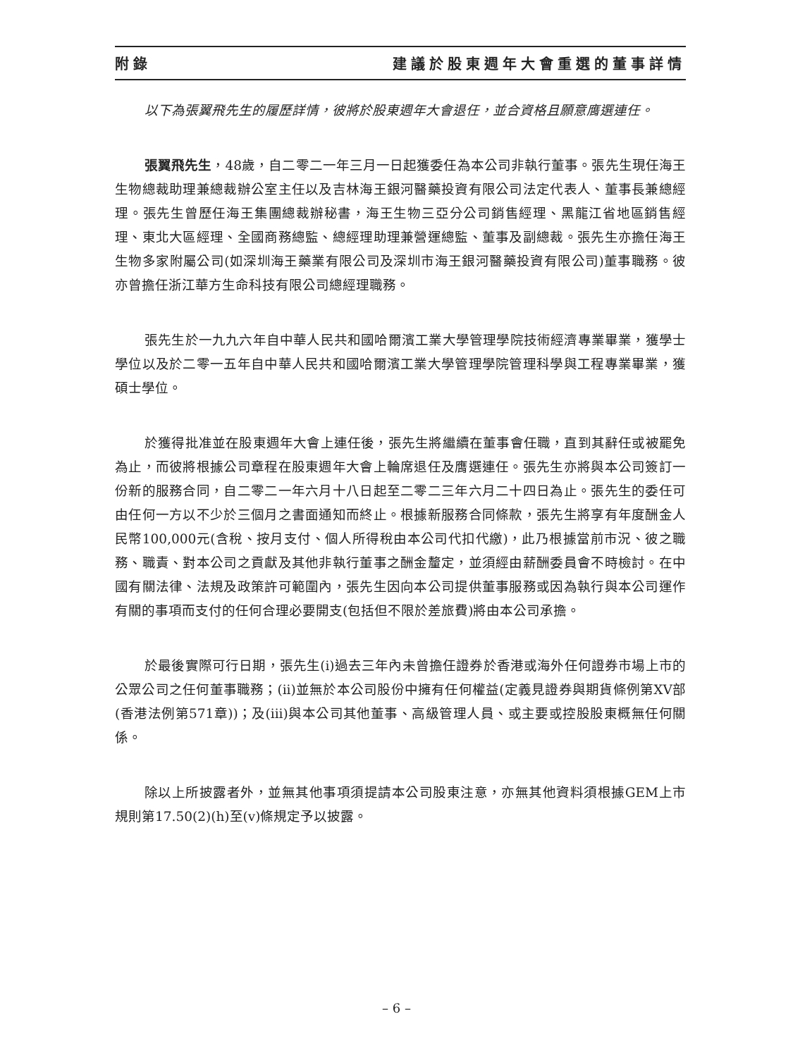附錄 建議於股東週年大會重選的董事詳情
以下為張翼飛先生的履歷詳情，彼將於股東週年大會退任，並合資格且願意膺選連任。
張翼飛先生，48歲，自二零二一年三月一日起獲委任為本公司非執行董事。張先生現任海王生物總裁助理兼總裁辦公室主任以及吉林海王銀河醫藥投資有限公司法定代表人、董事長兼總經理。張先生曾歷任海王集團總裁辦秘書，海王生物三亞分公司銷售經理、黑龍江省地區銷售經理、東北大區經理、全國商務總監、總經理助理兼營運總監、董事及副總裁。張先生亦擔任海王生物多家附屬公司(如深圳海王藥業有限公司及深圳市海王銀河醫藥投資有限公司)董事職務。彼亦曾擔任浙江華方生命科技有限公司總經理職務。
張先生於一九九六年自中華人民共和國哈爾濱工業大學管理學院技術經濟專業畢業，獲學士學位以及於二零一五年自中華人民共和國哈爾濱工業大學管理學院管理科學與工程專業畢業，獲碩士學位。
於獲得批准並在股東週年大會上連任後，張先生將繼續在董事會任職，直到其辭任或被罷免為止，而彼將根據公司章程在股東週年大會上輪席退任及膺選連任。張先生亦將與本公司簽訂一份新的服務合同，自二零二一年六月十八日起至二零二三年六月二十四日為止。張先生的委任可由任何一方以不少於三個月之書面通知而終止。根據新服務合同條款，張先生將享有年度酬金人民幣100,000元(含稅、按月支付、個人所得稅由本公司代扣代繳)，此乃根據當前市況、彼之職務、職責、對本公司之貢獻及其他非執行董事之酬金釐定，並須經由薪酬委員會不時檢討。在中國有關法律、法規及政策許可範圍內，張先生因向本公司提供董事服務或因為執行與本公司運作有關的事項而支付的任何合理必要開支(包括但不限於差旅費)將由本公司承擔。
於最後實際可行日期，張先生(i)過去三年內未曾擔任證券於香港或海外任何證券市場上市的公眾公司之任何董事職務；(ii)並無於本公司股份中擁有任何權益(定義見證券與期貨條例第XV部(香港法例第571章))；及(iii)與本公司其他董事、高級管理人員、或主要或控股股東概無任何關係。
除以上所披露者外，並無其他事項須提請本公司股東注意，亦無其他資料須根據GEM上市規則第17.50(2)(h)至(v)條規定予以披露。
– 6 –